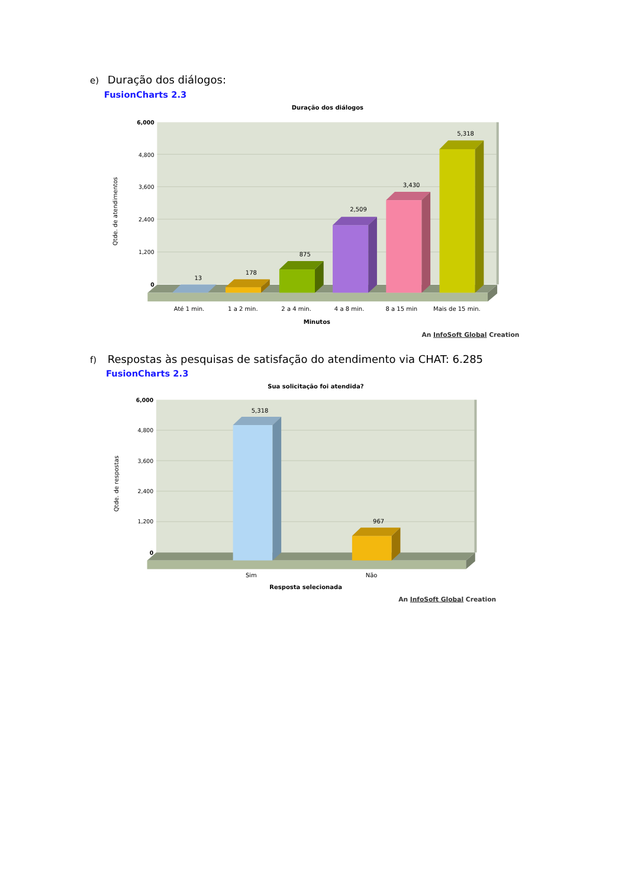e) Duração dos diálogos:
FusionCharts 2.3
Duração dos diálogos
6,000
4,800
3,600
2,400
1,200
0
Qtde. de atendimentos
13
178
875
2,509
3,430
5,318
Até 1 min.
1 a 2 min.
2 a 4 min.
4 a 8 min.
8 a 15 min
Mais de 15 min.
Minutos
An InfoSoft Global Creation
f) Respostas às pesquisas de satisfação do atendimento via CHAT: 6.285
FusionCharts 2.3
Sua solicitação foi atendida?
6,000
4,800
3,600
2,400
1,200
0
Qtde. de respostas
5,318
967
Sim
Não
Resposta selecionada
An InfoSoft Global Creation